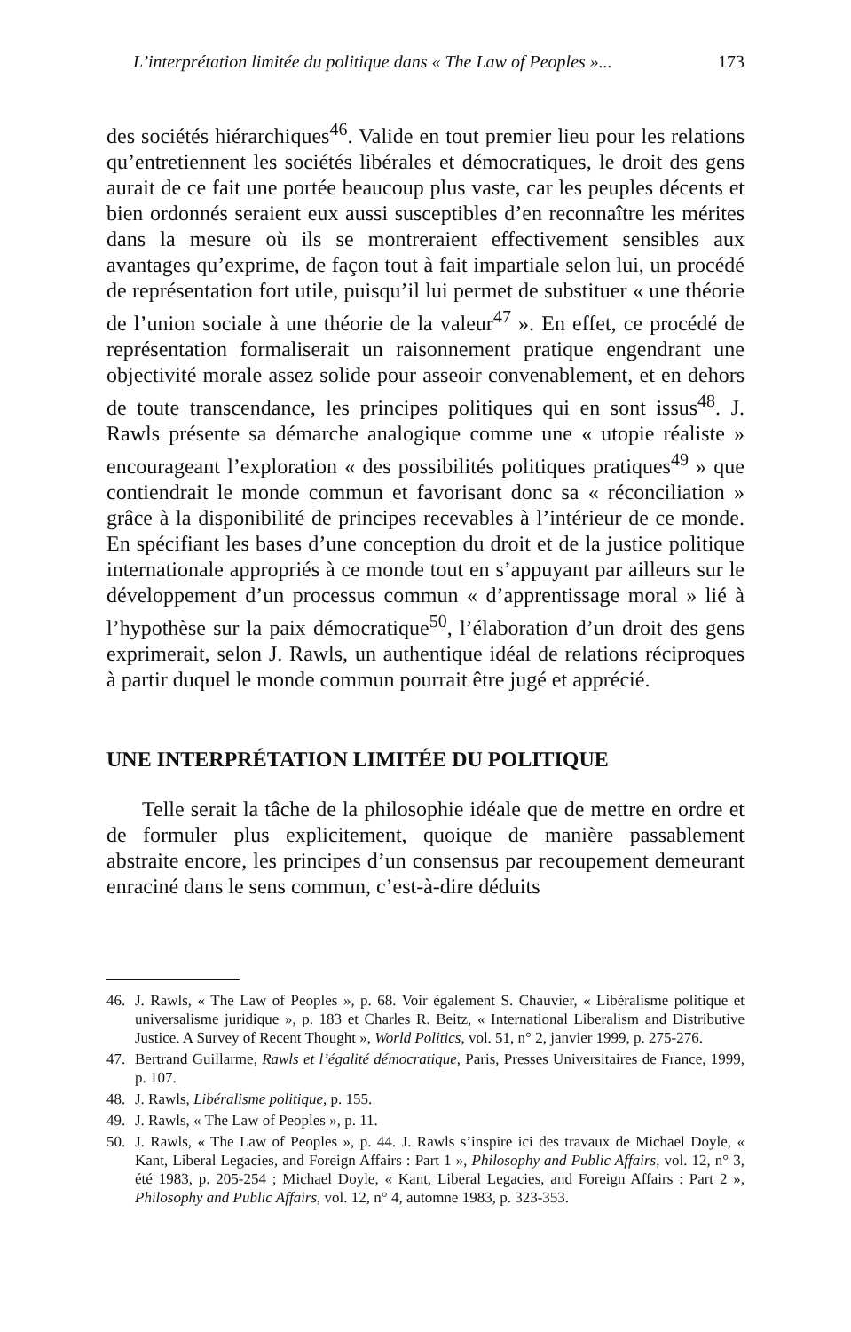L’interprétation limitée du politique dans « The Law of Peoples »... 173
des sociétés hiérarchiques<sup>46</sup>. Valide en tout premier lieu pour les relations qu’entretiennent les sociétés libérales et démocratiques, le droit des gens aurait de ce fait une portée beaucoup plus vaste, car les peuples décents et bien ordonnés seraient eux aussi susceptibles d’en reconnaître les mérites dans la mesure où ils se montreraient effectivement sensibles aux avantages qu’exprime, de façon tout à fait impartiale selon lui, un procédé de représentation fort utile, puisqu’il lui permet de substituer « une théorie de l’union sociale à une théorie de la valeur<sup>47</sup> ». En effet, ce procédé de représentation formaliserait un raisonnement pratique engendrant une objectivité morale assez solide pour asseoir convenablement, et en dehors de toute transcendance, les principes politiques qui en sont issus<sup>48</sup>. J. Rawls présente sa démarche analogique comme une « utopie réaliste » encourageant l’exploration « des possibilités politiques pratiques<sup>49</sup> » que contiendrait le monde commun et favorisant donc sa « réconciliation » grâce à la disponibilité de principes recevables à l’intérieur de ce monde. En spécifiant les bases d’une conception du droit et de la justice politique internationale appropriés à ce monde tout en s’appuyant par ailleurs sur le développement d’un processus commun « d’apprentissage moral » lié à l’hypothèse sur la paix démocratique<sup>50</sup>, l’élaboration d’un droit des gens exprimerait, selon J. Rawls, un authentique idéal de relations réciproques à partir duquel le monde commun pourrait être jugé et apprécié.
UNE INTERPRÉTATION LIMITÉE DU POLITIQUE
Telle serait la tâche de la philosophie idéale que de mettre en ordre et de formuler plus explicitement, quoique de manière passablement abstraite encore, les principes d’un consensus par recoupement demeurant enraciné dans le sens commun, c’est-à-dire déduits
46. J. Rawls, « The Law of Peoples », p. 68. Voir également S. Chauvier, « Libéralisme politique et universalisme juridique », p. 183 et Charles R. Beitz, « International Liberalism and Distributive Justice. A Survey of Recent Thought », World Politics, vol. 51, n° 2, janvier 1999, p. 275-276.
47. Bertrand Guillarme, Rawls et l’égalité démocratique, Paris, Presses Universitaires de France, 1999, p. 107.
48. J. Rawls, Libéralisme politique, p. 155.
49. J. Rawls, « The Law of Peoples », p. 11.
50. J. Rawls, « The Law of Peoples », p. 44. J. Rawls s’inspire ici des travaux de Michael Doyle, « Kant, Liberal Legacies, and Foreign Affairs : Part 1 », Philosophy and Public Affairs, vol. 12, n° 3, été 1983, p. 205-254 ; Michael Doyle, « Kant, Liberal Legacies, and Foreign Affairs : Part 2 », Philosophy and Public Affairs, vol. 12, n° 4, automne 1983, p. 323-353.